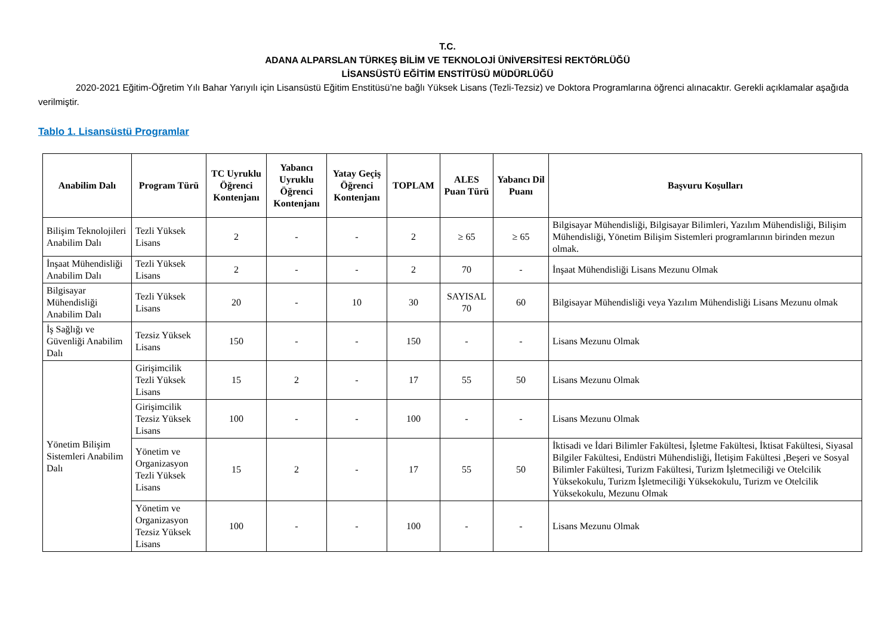T.C.
ADANA ALPARSLAN TÜRKEŞ BİLİM VE TEKNOLOJİ ÜNİVERSİTESİ REKTÖRLÜĞÜ
LİSANSÜSTÜ EĞİTİM ENSTİTÜSÜ MÜDÜRLÜĞÜ
2020-2021 Eğitim-Öğretim Yılı Bahar Yarıyılı için Lisansüstü Eğitim Enstitüsü’ne bağlı Yüksek Lisans (Tezli-Tezsiz) ve Doktora Programlarına öğrenci alınacaktır. Gerekli açıklamalar aşağıda verilmiştir.
Tablo 1. Lisansüstü Programlar
| Anabilim Dalı | Program Türü | TC Uyruklu Öğrenci Kontenjanı | Yabancı Uyruklu Öğrenci Kontenjanı | Yatay Geçiş Öğrenci Kontenjanı | TOPLAM | ALES Puan Türü | Yabancı Dil Puanı | Başvuru Koşulları |
| --- | --- | --- | --- | --- | --- | --- | --- | --- |
| Bilişim Teknolojileri Anabilim Dalı | Tezli Yüksek Lisans | 2 | - | - | 2 | ≥ 65 | ≥ 65 | Bilgisayar Mühendisliği, Bilgisayar Bilimleri, Yazılım Mühendisliği, Bilişim Mühendisliği, Yönetim Bilişim Sistemleri programlarının birinden mezun olmak. |
| İnşaat Mühendisliği Anabilim Dalı | Tezli Yüksek Lisans | 2 | - | - | 2 | 70 | - | İnşaat Mühendisliği Lisans Mezunu Olmak |
| Bilgisayar Mühendisliği Anabilim Dalı | Tezli Yüksek Lisans | 20 | - | 10 | 30 | SAYISAL 70 | 60 | Bilgisayar Mühendisliği veya Yazılım Mühendisliği Lisans Mezunu olmak |
| İş Sağlığı ve Güvenliği Anabilim Dalı | Tezsiz Yüksek Lisans | 150 | - | - | 150 | - | - | Lisans Mezunu Olmak |
| Yönetim Bilişim Sistemleri Anabilim Dalı | Girişimcilik Tezli Yüksek Lisans | 15 | 2 | - | 17 | 55 | 50 | Lisans Mezunu Olmak |
| | Girişimcilik Tezsiz Yüksek Lisans | 100 | - | - | 100 | - | - | Lisans Mezunu Olmak |
| | Yönetim ve Organizasyon Tezli Yüksek Lisans | 15 | 2 | - | 17 | 55 | 50 | İktisadi ve İdari Bilimler Fakültesi, İşletme Fakültesi, İktisat Fakültesi, Siyasal Bilgiler Fakültesi, Endüstri Mühendisliği, İletişim Fakültesi ,Beşeri ve Sosyal Bilimler Fakültesi, Turizm Fakültesi, Turizm İşletmeciliği ve Otelcilik Yüksekokulu, Turizm İşletmeciliği Yüksekokulu, Turizm ve Otelcilik Yüksekokulu, Mezunu Olmak |
| | Yönetim ve Organizasyon Tezsiz Yüksek Lisans | 100 | - | - | 100 | - | - | Lisans Mezunu Olmak |